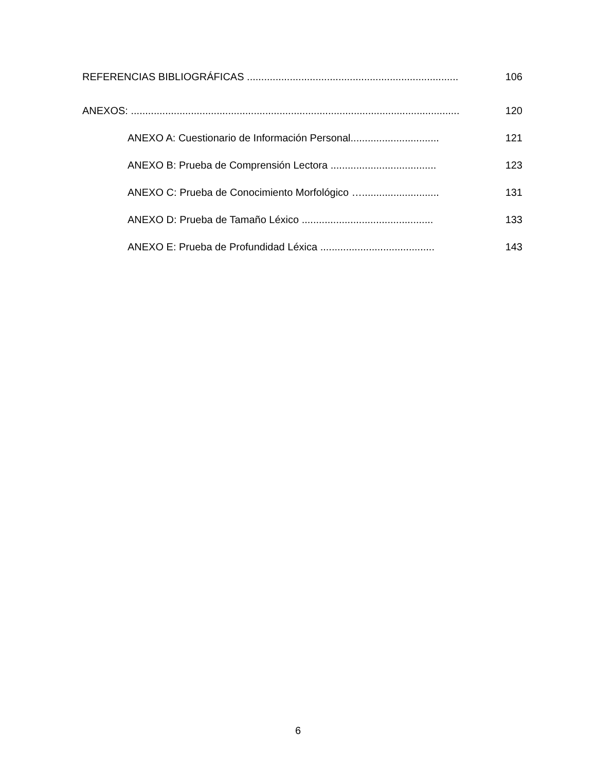REFERENCIAS BIBLIOGRÁFICAS .......................................................................... 106
ANEXOS: ................................................................................................................... 120
ANEXO A: Cuestionario de Información Personal............................... 121
ANEXO B: Prueba de Comprensión Lectora ..................................... 123
ANEXO C: Prueba de Conocimiento Morfológico …........................... 131
ANEXO D: Prueba de Tamaño Léxico .............................................. 133
ANEXO E: Prueba de Profundidad Léxica ........................................ 143
6